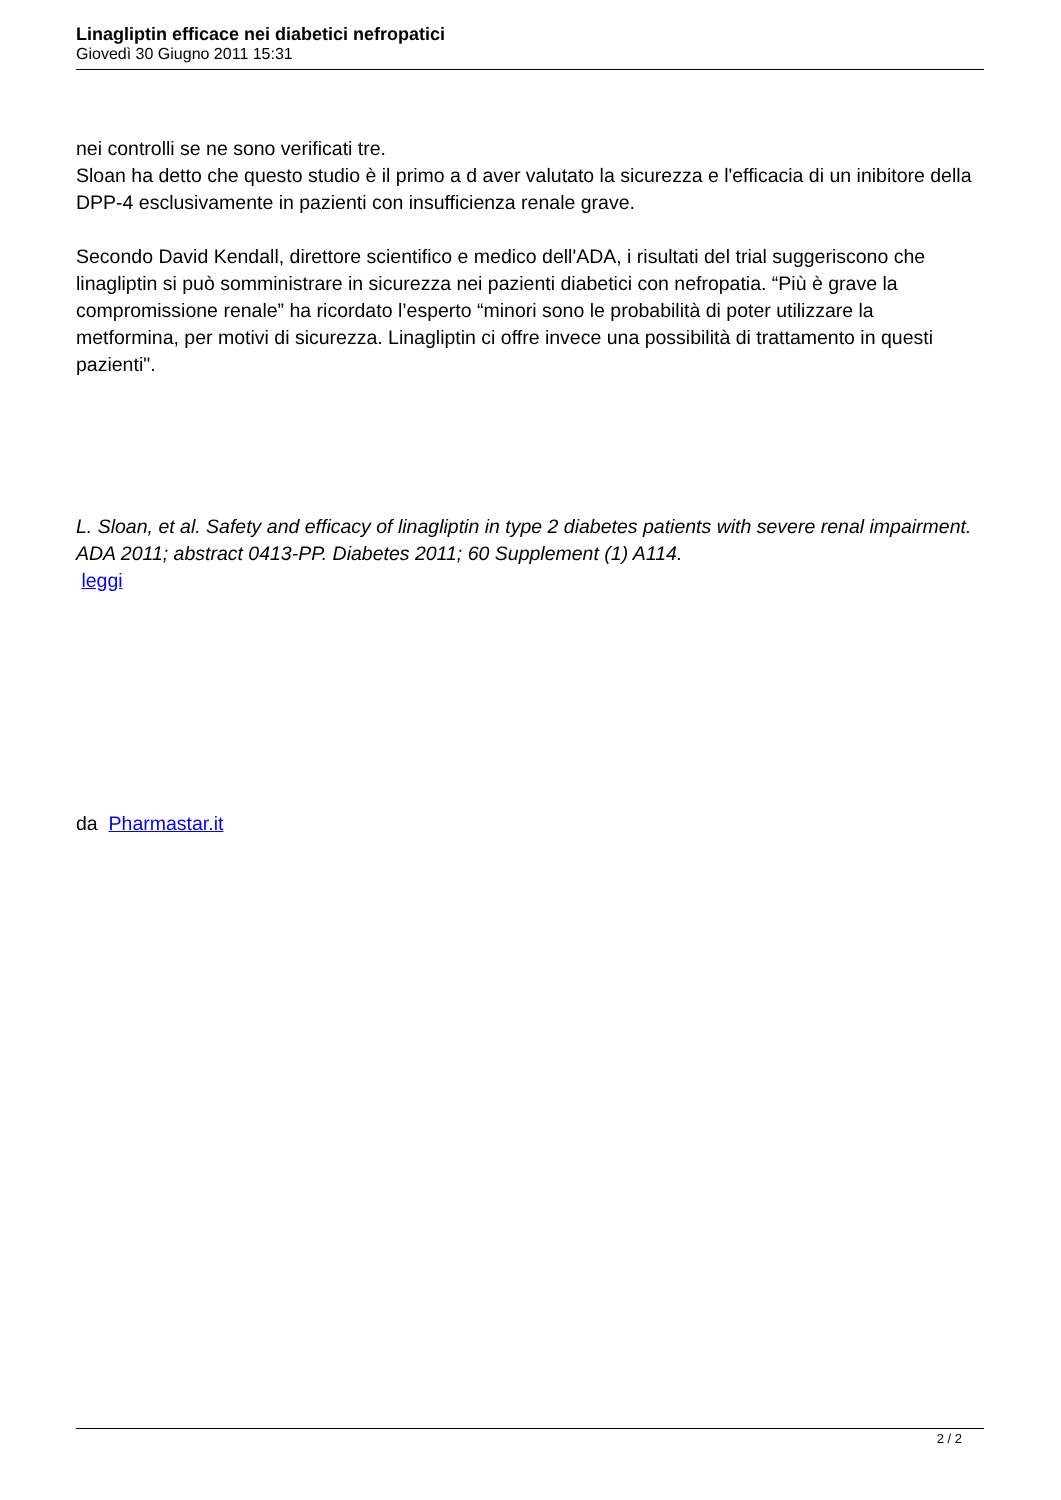Linagliptin efficace nei diabetici nefropatici
Giovedì 30 Giugno 2011 15:31
nei controlli se ne sono verificati tre.
Sloan ha detto che questo studio è il primo a d aver valutato la sicurezza e l'efficacia di un inibitore della DPP-4 esclusivamente in pazienti con insufficienza renale grave.
Secondo David Kendall, direttore scientifico e medico dell'ADA, i risultati del trial suggeriscono che linagliptin si può somministrare in sicurezza nei pazienti diabetici con nefropatia. “Più è grave la compromissione renale” ha ricordato l’esperto “minori sono le probabilità di poter utilizzare la metformina, per motivi di sicurezza. Linagliptin ci offre invece una possibilità di trattamento in questi pazienti".
L. Sloan, et al. Safety and efficacy of linagliptin in type 2 diabetes patients with severe renal impairment. ADA 2011; abstract 0413-PP. Diabetes 2011; 60 Supplement (1) A114.
leggi
da Pharmastar.it
2 / 2